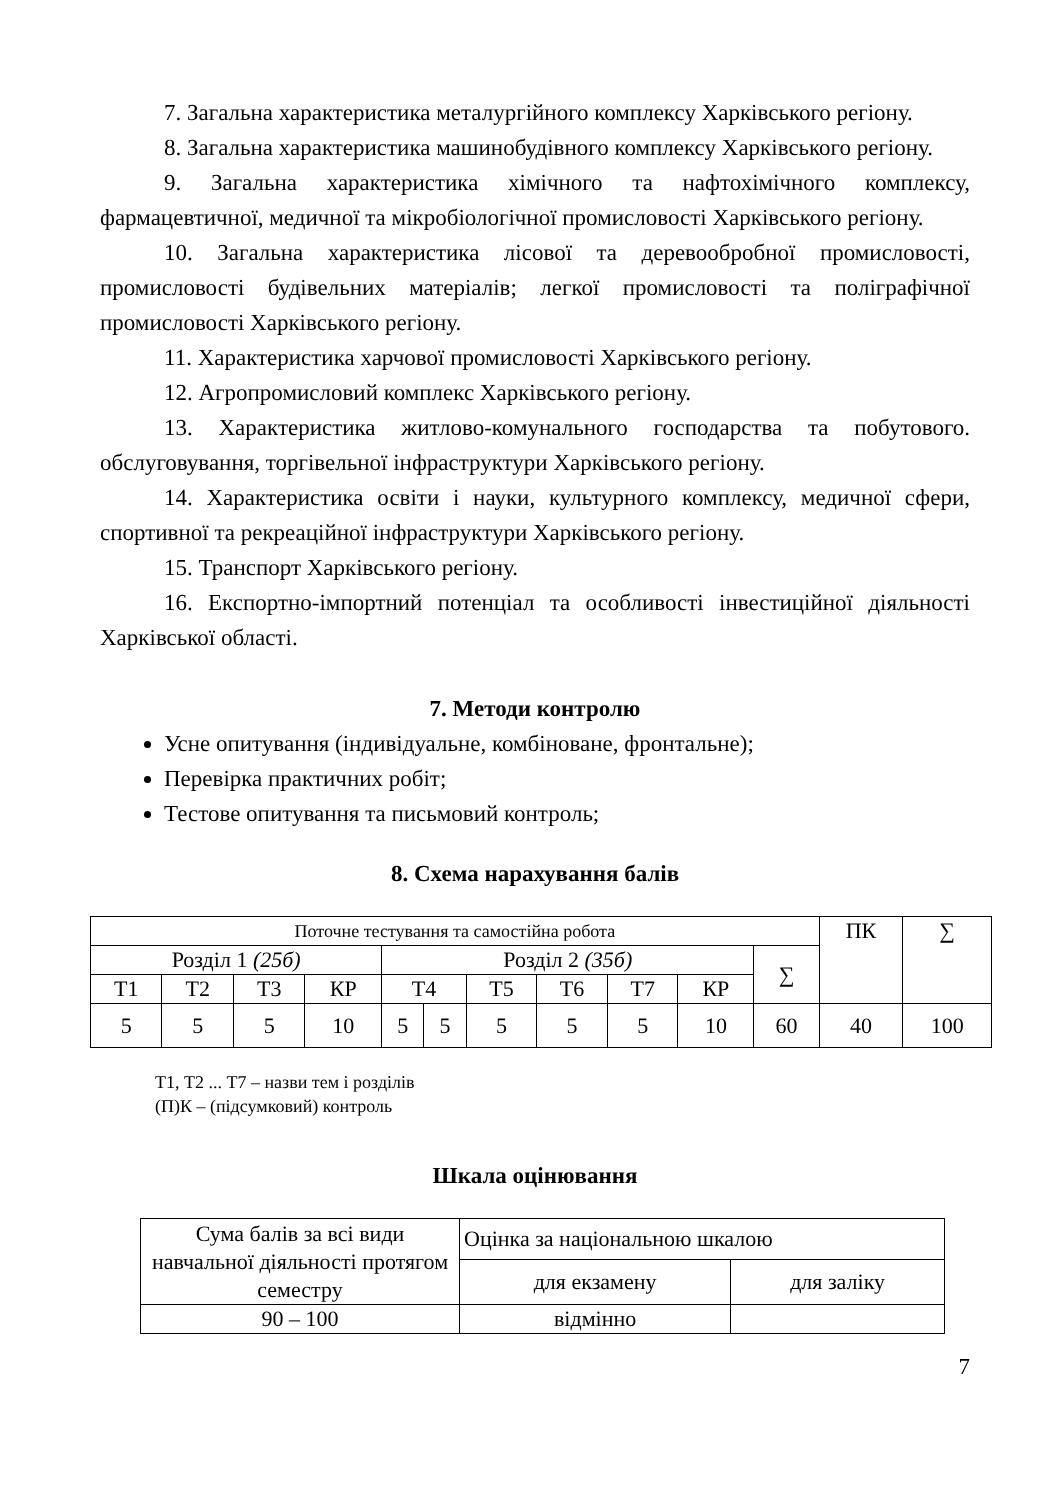7. Загальна характеристика металургійного комплексу Харківського регіону.
8. Загальна характеристика машинобудівного комплексу Харківського регіону.
9. Загальна характеристика хімічного та нафтохімічного комплексу, фармацевтичної, медичної та мікробіологічної промисловості Харківського регіону.
10. Загальна характеристика лісової та деревообробної промисловості, промисловості будівельних матеріалів; легкої промисловості та поліграфічної промисловості Харківського регіону.
11. Характеристика харчової промисловості Харківського регіону.
12. Агропромисловий комплекс Харківського регіону.
13. Характеристика житлово-комунального господарства та побутового. обслуговування, торгівельної інфраструктури Харківського регіону.
14. Характеристика освіти і науки, культурного комплексу, медичної сфери, спортивної та рекреаційної інфраструктури Харківського регіону.
15. Транспорт Харківського регіону.
16. Експортно-імпортний потенціал та особливості інвестиційної діяльності Харківської області.
7. Методи контролю
Усне опитування (індивідуальне, комбіноване, фронтальне);
Перевірка практичних робіт;
Тестове опитування та письмовий контроль;
8. Схема нарахування балів
| Поточне тестування та самостійна робота | | | | | | | | | | | ПК | ∑ |
| Розділ 1 (25б) | | | | Розділ 2 (35б) | | | | | | ∑ | | |
| Т1 | Т2 | Т3 | КР | Т4 | | Т5 | Т6 | Т7 | КР | | | |
| 5 | 5 | 5 | 10 | 5 | 5 | 5 | 5 | 5 | 10 | 60 | 40 | 100 |
Т1, Т2 ... Т7 – назви тем і розділів
(П)К – (підсумковий) контроль
Шкала оцінювання
| Сума балів за всі види навчальної діяльності протягом семестру | Оцінка за національною шкалою | |
| | для екзамену | для заліку |
| 90 – 100 | відмінно | |
7